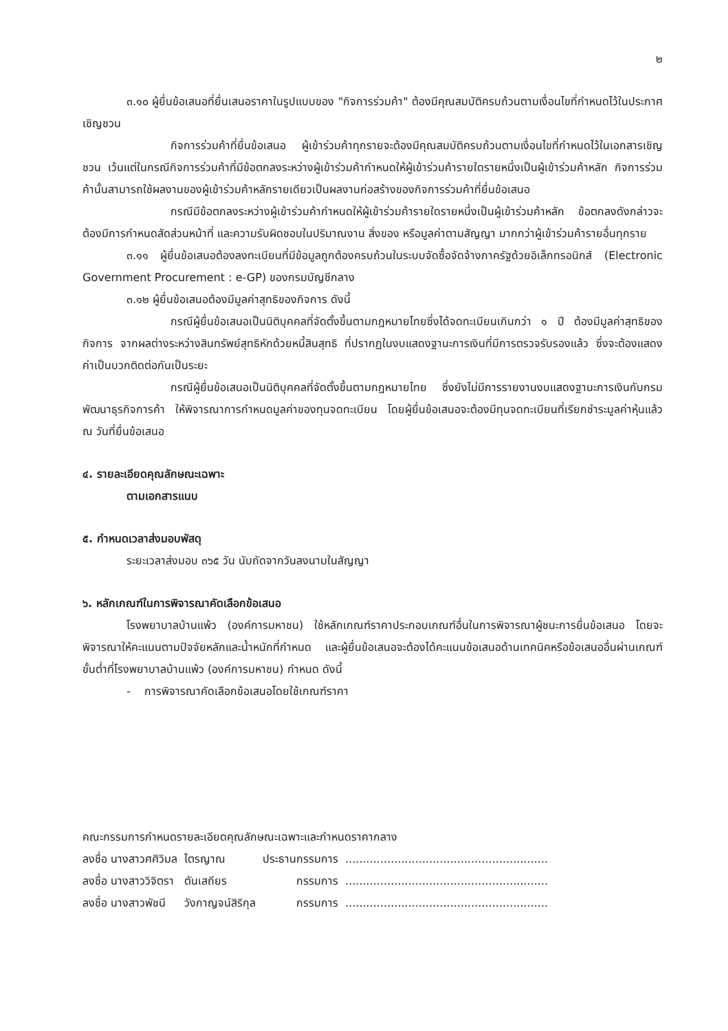๒
๓.๑๐ ผู้ยื่นข้อเสนอที่ยื่นเสนอราคาในรูปแบบของ "กิจการร่วมค้า" ต้องมีคุณสมบัติครบถ้วนตามเงื่อนไขที่กำหนดไว้ในประกาศเชิญชวน
กิจการร่วมค้าที่ยื่นข้อเสนอ ผู้เข้าร่วมค้าทุกรายจะต้องมีคุณสมบัติครบถ้วนตามเงื่อนไขที่กำหนดไว้ในเอกสารเชิญชวน เว้นแต่ในกรณีกิจการร่วมค้าที่มีข้อตกลงระหว่างผู้เข้าร่วมค้ากำหนดให้ผู้เข้าร่วมค้ารายใดรายหนึ่งเป็นผู้เข้าร่วมค้าหลัก กิจการร่วมค้านั้นสามารถใช้ผลงานของผู้เข้าร่วมค้าหลักรายเดียวเป็นผลงานก่อสร้างของกิจการร่วมค้าที่ยื่นข้อเสนอ
กรณีมีข้อตกลงระหว่างผู้เข้าร่วมค้ากำหนดให้ผู้เข้าร่วมค้ารายใดรายหนึ่งเป็นผู้เข้าร่วมค้าหลัก ข้อตกลงดังกล่าวจะต้องมีการกำหนดสัดส่วนหน้าที่ และความรับผิดชอบในปริมาณงาน สิ่งของ หรือมูลค่าตามสัญญา มากกว่าผู้เข้าร่วมค้ารายอื่นทุกราย
๓.๑๑ ผู้ยื่นข้อเสนอต้องลงทะเบียนที่มีข้อมูลถูกต้องครบถ้วนในระบบจัดซื้อจัดจ้างภาครัฐด้วยอิเล็กทรอนิกส์ (Electronic Government Procurement : e-GP) ของกรมบัญชีกลาง
๓.๑๒ ผู้ยื่นข้อเสนอต้องมีมูลค่าสุทธิของกิจการ ดังนี้
กรณีผู้ยื่นข้อเสนอเป็นนิติบุคคลที่จัดตั้งขึ้นตามกฎหมายไทยซึ่งได้จดทะเบียนเกินกว่า ๑ ปี ต้องมีมูลค่าสุทธิของกิจการ จากผลต่างระหว่างสินทรัพย์สุทธิหักด้วยหนี้สินสุทธิ ที่ปรากฏในงบแสดงฐานะการเงินที่มีการตรวจรับรองแล้ว ซึ่งจะต้องแสดงค่าเป็นบวกติดต่อกันเป็นระยะ
กรณีผู้ยื่นข้อเสนอเป็นนิติบุคคลที่จัดตั้งขึ้นตามกฎหมายไทย ซึ่งยังไม่มีการรายงานงบแสดงฐานะการเงินกับกรมพัฒนาธุรกิจการค้า ให้พิจารณาการกำหนดมูลค่าของทุนจดทะเบียน โดยผู้ยื่นข้อเสนอจะต้องมีทุนจดทะเบียนที่เรียกชำระมูลค่าหุ้นแล้ว ณ วันที่ยื่นข้อเสนอ
๔. รายละเอียดคุณลักษณะเฉพาะ
ตามเอกสารแนบ
๕. กำหนดเวลาส่งมอบพัสดุ
ระยะเวลาส่งมอบ ๓๖๕ วัน นับถัดจากวันลงนามในสัญญา
๖. หลักเกณฑ์ในการพิจารณาคัดเลือกข้อเสนอ
โรงพยาบาลบ้านแพ้ว (องค์การมหาชน) ใช้หลักเกณฑ์ราคาประกอบเกณฑ์อื่นในการพิจารณาผู้ชนะการยื่นข้อเสนอ โดยจะพิจารณาให้คะแนนตามปัจจัยหลักและน้ำหนักที่กำหนด และผู้ยื่นข้อเสนอจะต้องได้คะแนนข้อเสนอด้านเทคนิคหรือข้อเสนออื่นผ่านเกณฑ์ขั้นต่ำที่โรงพยาบาลบ้านแพ้ว (องค์การมหาชน) กำหนด ดังนี้
- การพิจารณาคัดเลือกข้อเสนอโดยใช้เกณฑ์ราคา
คณะกรรมการกำหนดรายละเอียดคุณลักษณะเฉพาะและกำหนดราคากลาง
| ลงชื่อ นางสาวศศิวิมล | ไตรญาณ | ประธานกรรมการ | .......................................................... |
| ลงชื่อ นางสาววิจิตรา | ตันเสถียร | กรรมการ | .......................................................... |
| ลงชื่อ นางสาวพัชนี | วังกาญจน์สิริกุล | กรรมการ | .......................................................... |